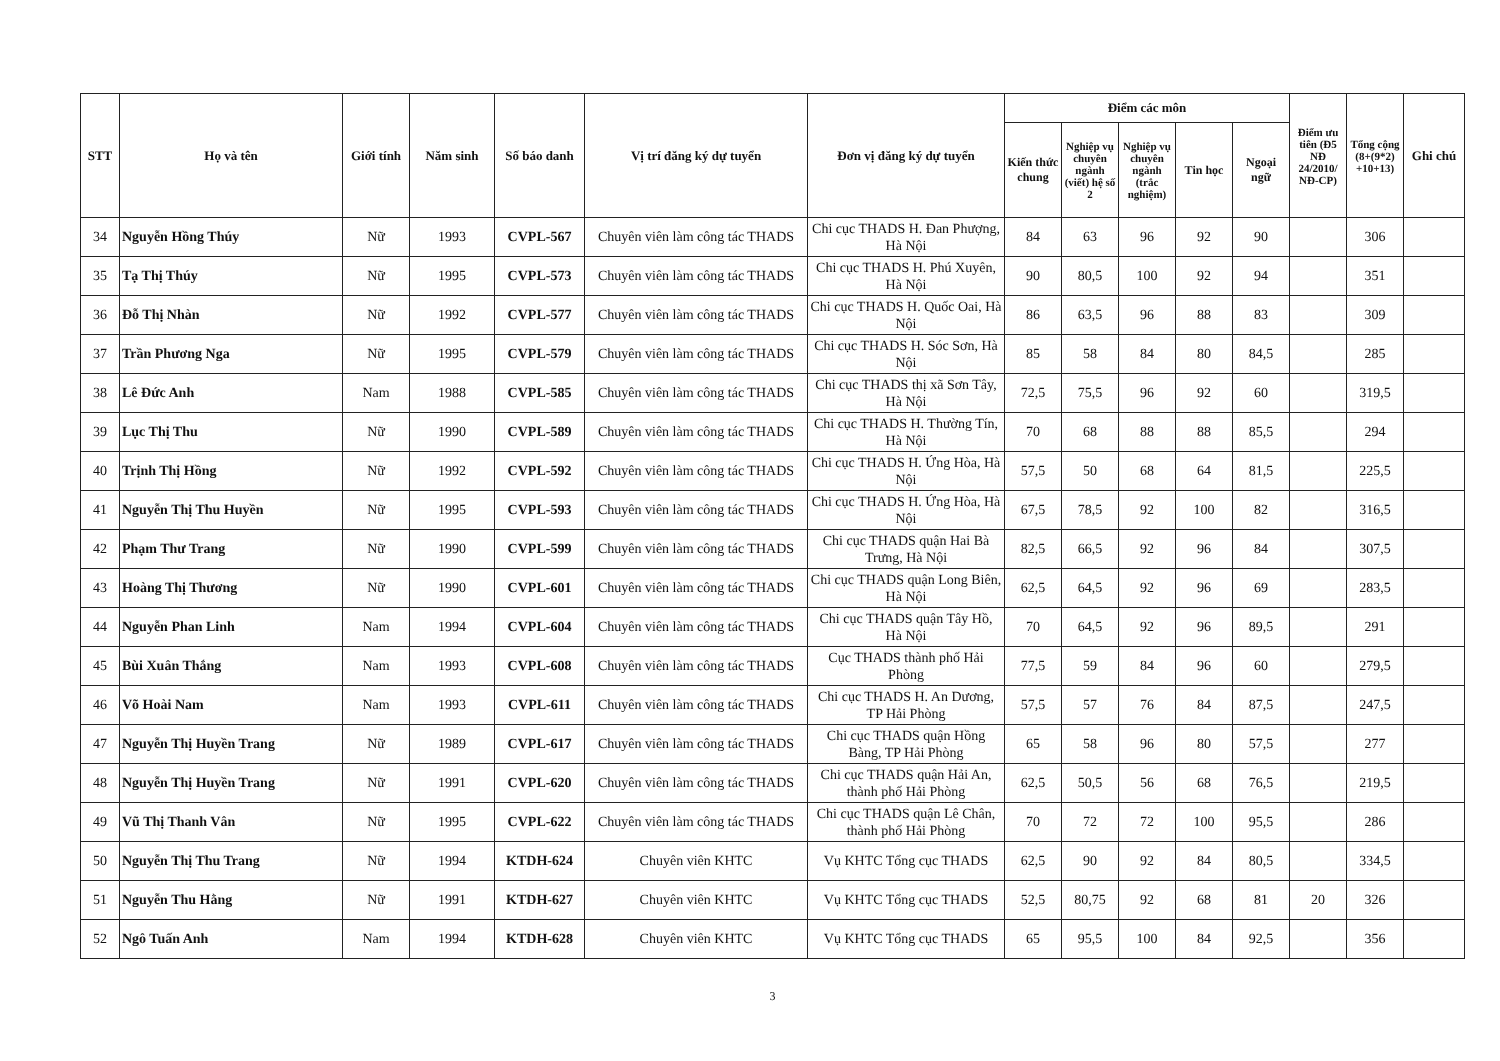| STT | Họ và tên | Giới tính | Năm sinh | Số báo danh | Vị trí đăng ký dự tuyển | Đơn vị đăng ký dự tuyển | Điểm các môn | | | | | Điểm ưu tiên (Đ5 NĐ 24/2010/ NĐ-CP) | Tổng cộng (8+(9*2) +10+13) | Ghi chú |
| --- | --- | --- | --- | --- | --- | --- | --- | --- | --- | --- | --- | --- | --- | --- |
| | | | | | | | Kiến thức chung | Nghiệp vụ chuyên ngành (viết) hệ số 2 | Nghiệp vụ chuyên ngành (trắc nghiệm) | Tin học | Ngoại ngữ | | | |
| 34 | Nguyễn Hồng Thúy | Nữ | 1993 | CVPL-567 | Chuyên viên làm công tác THADS | Chi cục THADS H. Đan Phượng, Hà Nội | 84 | 63 | 96 | 92 | 90 | | 306 | |
| 35 | Tạ Thị Thúy | Nữ | 1995 | CVPL-573 | Chuyên viên làm công tác THADS | Chi cục THADS H. Phú Xuyên, Hà Nội | 90 | 80,5 | 100 | 92 | 94 | | 351 | |
| 36 | Đỗ Thị Nhàn | Nữ | 1992 | CVPL-577 | Chuyên viên làm công tác THADS | Chi cục THADS H. Quốc Oai, Hà Nội | 86 | 63,5 | 96 | 88 | 83 | | 309 | |
| 37 | Trần Phương Nga | Nữ | 1995 | CVPL-579 | Chuyên viên làm công tác THADS | Chi cục THADS H. Sóc Sơn, Hà Nội | 85 | 58 | 84 | 80 | 84,5 | | 285 | |
| 38 | Lê Đức Anh | Nam | 1988 | CVPL-585 | Chuyên viên làm công tác THADS | Chi cục THADS thị xã Sơn Tây, Hà Nội | 72,5 | 75,5 | 96 | 92 | 60 | | 319,5 | |
| 39 | Lục Thị Thu | Nữ | 1990 | CVPL-589 | Chuyên viên làm công tác THADS | Chi cục THADS H. Thường Tín, Hà Nội | 70 | 68 | 88 | 88 | 85,5 | | 294 | |
| 40 | Trịnh Thị Hồng | Nữ | 1992 | CVPL-592 | Chuyên viên làm công tác THADS | Chi cục THADS H. Ứng Hòa, Hà Nội | 57,5 | 50 | 68 | 64 | 81,5 | | 225,5 | |
| 41 | Nguyễn Thị Thu Huyền | Nữ | 1995 | CVPL-593 | Chuyên viên làm công tác THADS | Chi cục THADS H. Ứng Hòa, Hà Nội | 67,5 | 78,5 | 92 | 100 | 82 | | 316,5 | |
| 42 | Phạm Thư Trang | Nữ | 1990 | CVPL-599 | Chuyên viên làm công tác THADS | Chi cục THADS quận Hai Bà Trưng, Hà Nội | 82,5 | 66,5 | 92 | 96 | 84 | | 307,5 | |
| 43 | Hoàng Thị Thương | Nữ | 1990 | CVPL-601 | Chuyên viên làm công tác THADS | Chi cục THADS quận Long Biên, Hà Nội | 62,5 | 64,5 | 92 | 96 | 69 | | 283,5 | |
| 44 | Nguyễn Phan Linh | Nam | 1994 | CVPL-604 | Chuyên viên làm công tác THADS | Chi cục THADS quận Tây Hồ, Hà Nội | 70 | 64,5 | 92 | 96 | 89,5 | | 291 | |
| 45 | Bùi Xuân Thắng | Nam | 1993 | CVPL-608 | Chuyên viên làm công tác THADS | Cục THADS thành phố Hải Phòng | 77,5 | 59 | 84 | 96 | 60 | | 279,5 | |
| 46 | Võ Hoài Nam | Nam | 1993 | CVPL-611 | Chuyên viên làm công tác THADS | Chi cục THADS H. An Dương, TP Hải Phòng | 57,5 | 57 | 76 | 84 | 87,5 | | 247,5 | |
| 47 | Nguyễn Thị Huyền Trang | Nữ | 1989 | CVPL-617 | Chuyên viên làm công tác THADS | Chi cục THADS quận Hồng Bàng, TP Hải Phòng | 65 | 58 | 96 | 80 | 57,5 | | 277 | |
| 48 | Nguyễn Thị Huyền Trang | Nữ | 1991 | CVPL-620 | Chuyên viên làm công tác THADS | Chi cục THADS quận Hải An, thành phố Hải Phòng | 62,5 | 50,5 | 56 | 68 | 76,5 | | 219,5 | |
| 49 | Vũ Thị Thanh Vân | Nữ | 1995 | CVPL-622 | Chuyên viên làm công tác THADS | Chi cục THADS quận Lê Chân, thành phố Hải Phòng | 70 | 72 | 72 | 100 | 95,5 | | 286 | |
| 50 | Nguyễn Thị Thu Trang | Nữ | 1994 | KTDH-624 | Chuyên viên KHTC | Vụ KHTC Tổng cục THADS | 62,5 | 90 | 92 | 84 | 80,5 | | 334,5 | |
| 51 | Nguyễn Thu Hằng | Nữ | 1991 | KTDH-627 | Chuyên viên KHTC | Vụ KHTC Tổng cục THADS | 52,5 | 80,75 | 92 | 68 | 81 | 20 | 326 | |
| 52 | Ngô Tuấn Anh | Nam | 1994 | KTDH-628 | Chuyên viên KHTC | Vụ KHTC Tổng cục THADS | 65 | 95,5 | 100 | 84 | 92,5 | | 356 | |
3